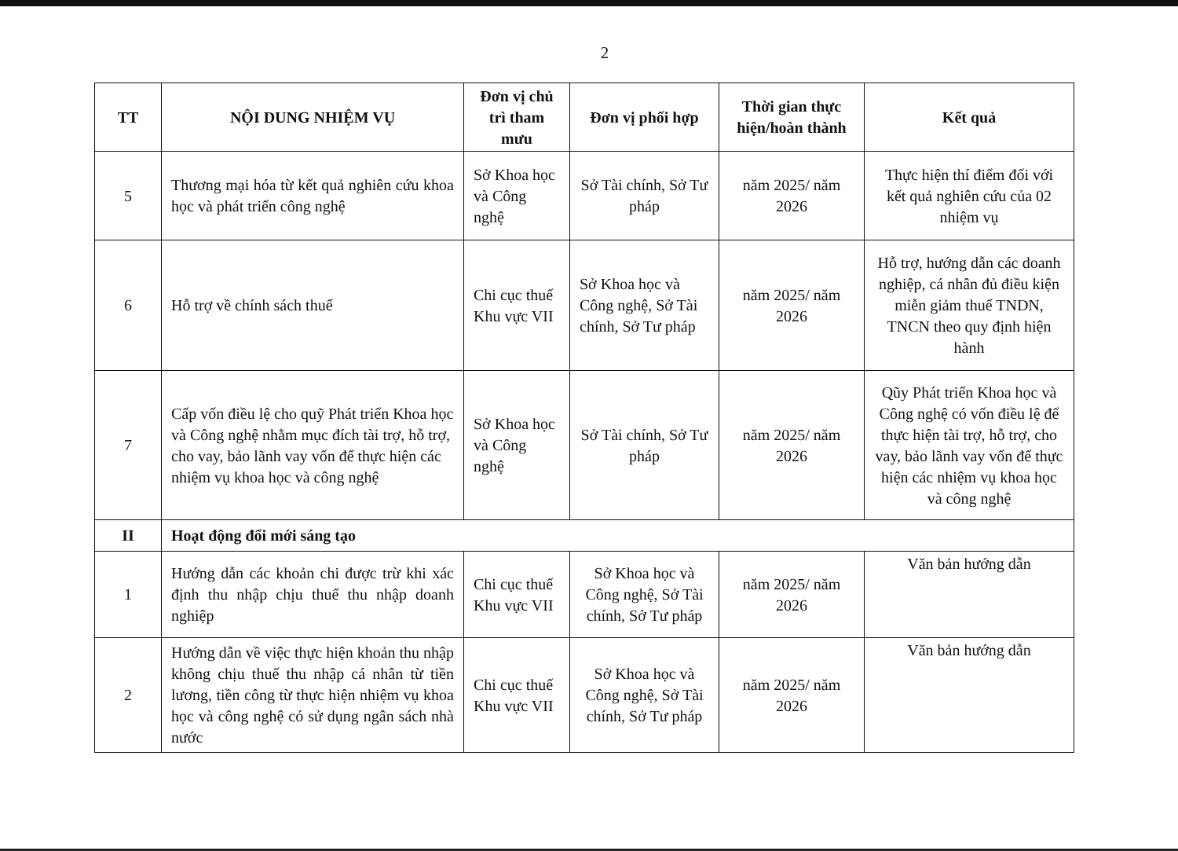2
| TT | NỘI DUNG NHIỆM VỤ | Đơn vị chủ trì tham mưu | Đơn vị phối hợp | Thời gian thực hiện/hoàn thành | Kết quả |
| --- | --- | --- | --- | --- | --- |
| 5 | Thương mại hóa từ kết quả nghiên cứu khoa học và phát triển công nghệ | Sở Khoa học và Công nghệ | Sở Tài chính, Sở Tư pháp | năm 2025/ năm 2026 | Thực hiện thí điểm đối với kết quả nghiên cứu của 02 nhiệm vụ |
| 6 | Hỗ trợ về chính sách thuế | Chi cục thuế Khu vực VII | Sở Khoa học và Công nghệ, Sở Tài chính, Sở Tư pháp | năm 2025/ năm 2026 | Hỗ trợ, hướng dẫn các doanh nghiệp, cá nhân đủ điều kiện miễn giảm thuế TNDN, TNCN theo quy định hiện hành |
| 7 | Cấp vốn điều lệ cho quỹ Phát triển Khoa học và Công nghệ nhằm mục đích tài trợ, hỗ trợ, cho vay, bảo lãnh vay vốn để thực hiện các nhiệm vụ khoa học và công nghệ | Sở Khoa học và Công nghệ | Sở Tài chính, Sở Tư pháp | năm 2025/ năm 2026 | Qũy Phát triển Khoa học và Công nghệ có vốn điều lệ để thực hiện tài trợ, hỗ trợ, cho vay, bảo lãnh vay vốn để thực hiện các nhiệm vụ khoa học và công nghệ |
| II | Hoạt động đổi mới sáng tạo | | | | |
| 1 | Hướng dẫn các khoản chi được trừ khi xác định thu nhập chịu thuế thu nhập doanh nghiệp | Chi cục thuế Khu vực VII | Sở Khoa học và Công nghệ, Sở Tài chính, Sở Tư pháp | năm 2025/ năm 2026 | Văn bản hướng dẫn |
| 2 | Hướng dẫn về việc thực hiện khoản thu nhập không chịu thuế thu nhập cá nhân từ tiền lương, tiền công từ thực hiện nhiệm vụ khoa học và công nghệ có sử dụng ngân sách nhà nước | Chi cục thuế Khu vực VII | Sở Khoa học và Công nghệ, Sở Tài chính, Sở Tư pháp | năm 2025/ năm 2026 | Văn bản hướng dẫn |